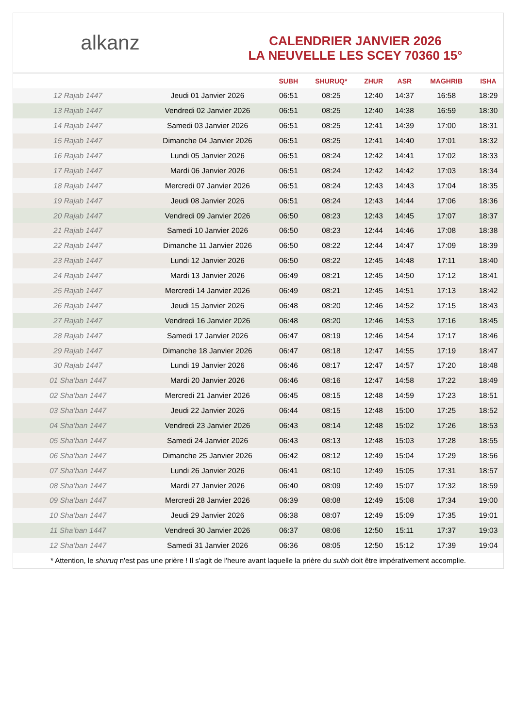alkanz
CALENDRIER JANVIER 2026
LA NEUVELLE LES SCEY 70360 15°
| | | SUBH | SHURUQ* | ZHUR | ASR | MAGHRIB | ISHA |
| --- | --- | --- | --- | --- | --- | --- | --- |
| 12 Rajab 1447 | Jeudi 01 Janvier 2026 | 06:51 | 08:25 | 12:40 | 14:37 | 16:58 | 18:29 |
| 13 Rajab 1447 | Vendredi 02 Janvier 2026 | 06:51 | 08:25 | 12:40 | 14:38 | 16:59 | 18:30 |
| 14 Rajab 1447 | Samedi 03 Janvier 2026 | 06:51 | 08:25 | 12:41 | 14:39 | 17:00 | 18:31 |
| 15 Rajab 1447 | Dimanche 04 Janvier 2026 | 06:51 | 08:25 | 12:41 | 14:40 | 17:01 | 18:32 |
| 16 Rajab 1447 | Lundi 05 Janvier 2026 | 06:51 | 08:24 | 12:42 | 14:41 | 17:02 | 18:33 |
| 17 Rajab 1447 | Mardi 06 Janvier 2026 | 06:51 | 08:24 | 12:42 | 14:42 | 17:03 | 18:34 |
| 18 Rajab 1447 | Mercredi 07 Janvier 2026 | 06:51 | 08:24 | 12:43 | 14:43 | 17:04 | 18:35 |
| 19 Rajab 1447 | Jeudi 08 Janvier 2026 | 06:51 | 08:24 | 12:43 | 14:44 | 17:06 | 18:36 |
| 20 Rajab 1447 | Vendredi 09 Janvier 2026 | 06:50 | 08:23 | 12:43 | 14:45 | 17:07 | 18:37 |
| 21 Rajab 1447 | Samedi 10 Janvier 2026 | 06:50 | 08:23 | 12:44 | 14:46 | 17:08 | 18:38 |
| 22 Rajab 1447 | Dimanche 11 Janvier 2026 | 06:50 | 08:22 | 12:44 | 14:47 | 17:09 | 18:39 |
| 23 Rajab 1447 | Lundi 12 Janvier 2026 | 06:50 | 08:22 | 12:45 | 14:48 | 17:11 | 18:40 |
| 24 Rajab 1447 | Mardi 13 Janvier 2026 | 06:49 | 08:21 | 12:45 | 14:50 | 17:12 | 18:41 |
| 25 Rajab 1447 | Mercredi 14 Janvier 2026 | 06:49 | 08:21 | 12:45 | 14:51 | 17:13 | 18:42 |
| 26 Rajab 1447 | Jeudi 15 Janvier 2026 | 06:48 | 08:20 | 12:46 | 14:52 | 17:15 | 18:43 |
| 27 Rajab 1447 | Vendredi 16 Janvier 2026 | 06:48 | 08:20 | 12:46 | 14:53 | 17:16 | 18:45 |
| 28 Rajab 1447 | Samedi 17 Janvier 2026 | 06:47 | 08:19 | 12:46 | 14:54 | 17:17 | 18:46 |
| 29 Rajab 1447 | Dimanche 18 Janvier 2026 | 06:47 | 08:18 | 12:47 | 14:55 | 17:19 | 18:47 |
| 30 Rajab 1447 | Lundi 19 Janvier 2026 | 06:46 | 08:17 | 12:47 | 14:57 | 17:20 | 18:48 |
| 01 Sha‘ban 1447 | Mardi 20 Janvier 2026 | 06:46 | 08:16 | 12:47 | 14:58 | 17:22 | 18:49 |
| 02 Sha‘ban 1447 | Mercredi 21 Janvier 2026 | 06:45 | 08:15 | 12:48 | 14:59 | 17:23 | 18:51 |
| 03 Sha‘ban 1447 | Jeudi 22 Janvier 2026 | 06:44 | 08:15 | 12:48 | 15:00 | 17:25 | 18:52 |
| 04 Sha‘ban 1447 | Vendredi 23 Janvier 2026 | 06:43 | 08:14 | 12:48 | 15:02 | 17:26 | 18:53 |
| 05 Sha‘ban 1447 | Samedi 24 Janvier 2026 | 06:43 | 08:13 | 12:48 | 15:03 | 17:28 | 18:55 |
| 06 Sha‘ban 1447 | Dimanche 25 Janvier 2026 | 06:42 | 08:12 | 12:49 | 15:04 | 17:29 | 18:56 |
| 07 Sha‘ban 1447 | Lundi 26 Janvier 2026 | 06:41 | 08:10 | 12:49 | 15:05 | 17:31 | 18:57 |
| 08 Sha‘ban 1447 | Mardi 27 Janvier 2026 | 06:40 | 08:09 | 12:49 | 15:07 | 17:32 | 18:59 |
| 09 Sha‘ban 1447 | Mercredi 28 Janvier 2026 | 06:39 | 08:08 | 12:49 | 15:08 | 17:34 | 19:00 |
| 10 Sha‘ban 1447 | Jeudi 29 Janvier 2026 | 06:38 | 08:07 | 12:49 | 15:09 | 17:35 | 19:01 |
| 11 Sha‘ban 1447 | Vendredi 30 Janvier 2026 | 06:37 | 08:06 | 12:50 | 15:11 | 17:37 | 19:03 |
| 12 Sha‘ban 1447 | Samedi 31 Janvier 2026 | 06:36 | 08:05 | 12:50 | 15:12 | 17:39 | 19:04 |
* Attention, le shuruq n'est pas une prière ! Il s'agit de l'heure avant laquelle la prière du subh doit être impérativement accomplie.